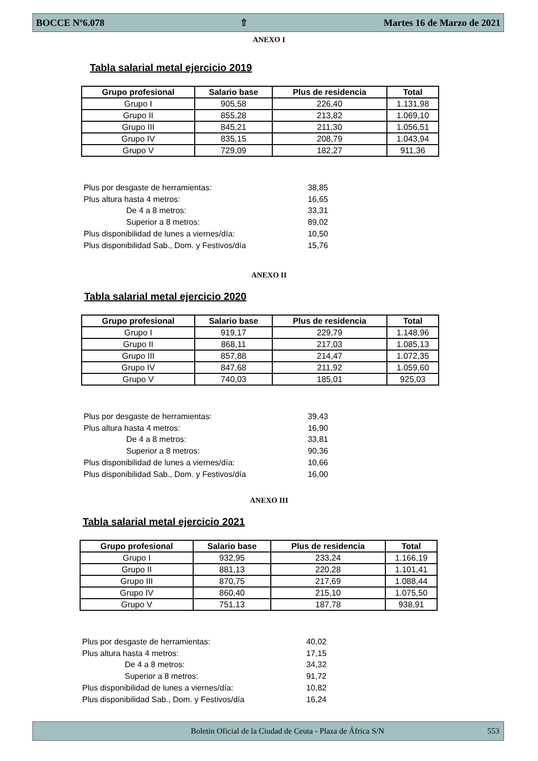BOCCE Nº6.078 ⇧ Martes 16 de Marzo de 2021
ANEXO I
Tabla salarial metal ejercicio 2019
| Grupo profesional | Salario base | Plus de residencia | Total |
| --- | --- | --- | --- |
| Grupo I | 905,58 | 226,40 | 1.131,98 |
| Grupo II | 855,28 | 213,82 | 1.069,10 |
| Grupo III | 845,21 | 211,30 | 1.056,51 |
| Grupo IV | 835,15 | 208,79 | 1.043,94 |
| Grupo V | 729,09 | 182,27 | 911,36 |
Plus por desgaste de herramientas: 38,85
Plus altura hasta 4 metros: 16,65
De 4 a 8 metros: 33,31
Superior a 8 metros: 89,02
Plus disponibilidad de lunes a viernes/día: 10,50
Plus disponibilidad Sab., Dom. y Festivos/día 15,76
ANEXO II
Tabla salarial metal ejercicio 2020
| Grupo profesional | Salario base | Plus de residencia | Total |
| --- | --- | --- | --- |
| Grupo I | 919,17 | 229,79 | 1.148,96 |
| Grupo II | 868,11 | 217,03 | 1.085,13 |
| Grupo III | 857,88 | 214,47 | 1.072,35 |
| Grupo IV | 847,68 | 211,92 | 1.059,60 |
| Grupo V | 740,03 | 185,01 | 925,03 |
Plus por desgaste de herramientas: 39,43
Plus altura hasta 4 metros: 16,90
De 4 a 8 metros: 33,81
Superior a 8 metros: 90,36
Plus disponibilidad de lunes a viernes/día: 10,66
Plus disponibilidad Sab., Dom. y Festivos/día 16,00
ANEXO III
Tabla salarial metal ejercicio 2021
| Grupo profesional | Salario base | Plus de residencia | Total |
| --- | --- | --- | --- |
| Grupo I | 932,95 | 233,24 | 1.166,19 |
| Grupo II | 881,13 | 220,28 | 1.101,41 |
| Grupo III | 870,75 | 217,69 | 1.088,44 |
| Grupo IV | 860,40 | 215,10 | 1.075,50 |
| Grupo V | 751,13 | 187,78 | 938,91 |
Plus por desgaste de herramientas: 40,02
Plus altura hasta 4 metros: 17,15
De 4 a 8 metros: 34,32
Superior a 8 metros: 91,72
Plus disponibilidad de lunes a viernes/día: 10,82
Plus disponibilidad Sab., Dom. y Festivos/día 16,24
Boletín Oficial de la Ciudad de Ceuta - Plaza de África S/N 553